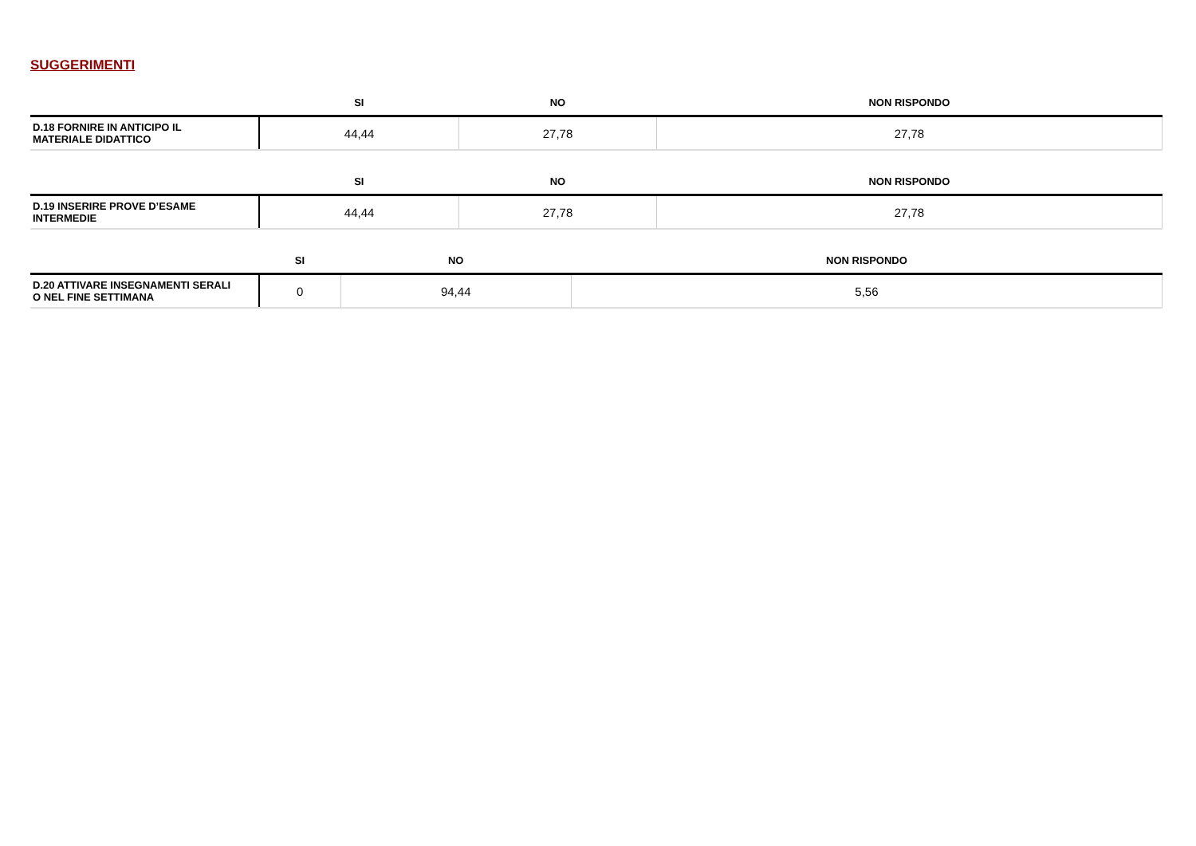SUGGERIMENTI
| | SI | NO | NON RISPONDO |
| --- | --- | --- | --- |
| D.18 FORNIRE IN ANTICIPO IL MATERIALE DIDATTICO | 44,44 | 27,78 | 27,78 |
| | SI | NO | NON RISPONDO |
| --- | --- | --- | --- |
| D.19 INSERIRE PROVE D’ESAME INTERMEDIE | 44,44 | 27,78 | 27,78 |
| | SI | NO | NON RISPONDO |
| --- | --- | --- | --- |
| D.20 ATTIVARE INSEGNAMENTI SERALI O NEL FINE SETTIMANA | 0 | 94,44 | 5,56 |